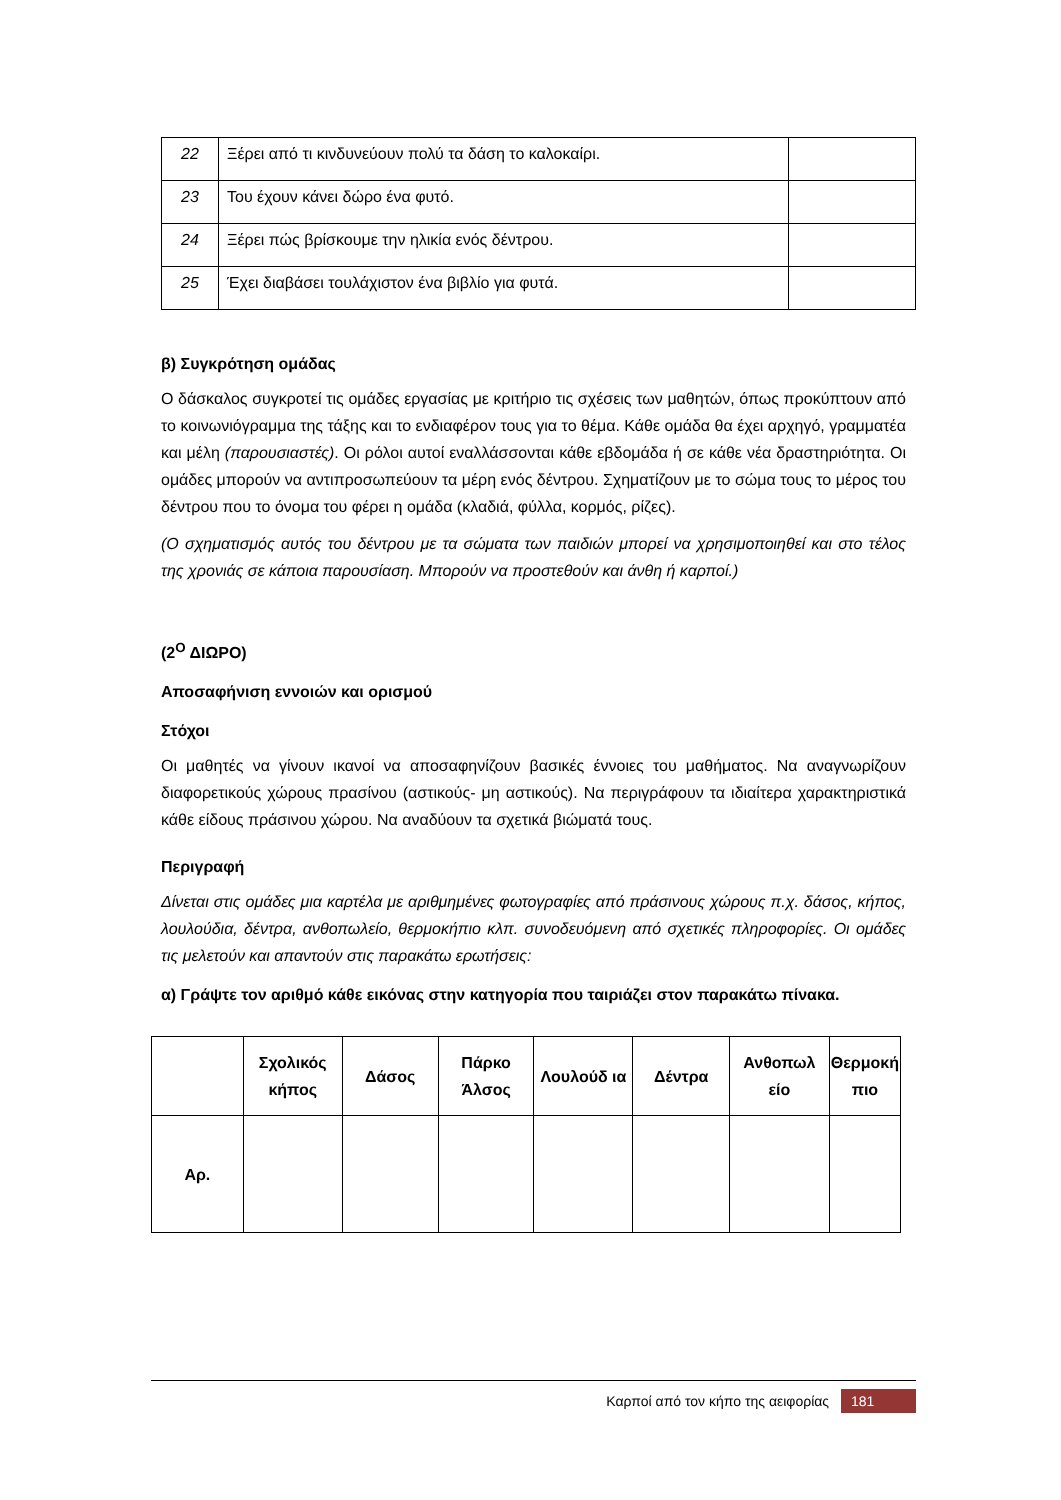| 22 | Ξέρει από τι κινδυνεύουν πολύ τα δάση το καλοκαίρι. | |
| 23 | Του έχουν κάνει δώρο ένα φυτό. | |
| 24 | Ξέρει πώς βρίσκουμε την ηλικία ενός δέντρου. | |
| 25 | Έχει διαβάσει τουλάχιστον ένα βιβλίο για φυτά. | |
β) Συγκρότηση ομάδας
Ο δάσκαλος συγκροτεί τις ομάδες εργασίας με κριτήριο τις σχέσεις των μαθητών, όπως προκύπτουν από το κοινωνιόγραμμα της τάξης και το ενδιαφέρον τους για το θέμα. Κάθε ομάδα θα έχει αρχηγό, γραμματέα και μέλη (παρουσιαστές). Οι ρόλοι αυτοί εναλλάσσονται κάθε εβδομάδα ή σε κάθε νέα δραστηριότητα. Οι ομάδες μπορούν να αντιπροσωπεύουν τα μέρη ενός δέντρου. Σχηματίζουν με το σώμα τους το μέρος του δέντρου που το όνομα του φέρει η ομάδα (κλαδιά, φύλλα, κορμός, ρίζες).
(Ο σχηματισμός αυτός του δέντρου με τα σώματα των παιδιών μπορεί να χρησιμοποιηθεί και στο τέλος της χρονιάς σε κάποια παρουσίαση. Μπορούν να προστεθούν και άνθη ή καρποί.)
(2<sup>Ο</sup> ΔΙΩΡΟ)
Αποσαφήνιση εννοιών και ορισμού
Στόχοι
Οι μαθητές να γίνουν ικανοί να αποσαφηνίζουν βασικές έννοιες του μαθήματος. Να αναγνωρίζουν διαφορετικούς χώρους πρασίνου (αστικούς- μη αστικούς). Να περιγράφουν τα ιδιαίτερα χαρακτηριστικά κάθε είδους πράσινου χώρου. Να αναδύουν τα σχετικά βιώματά τους.
Περιγραφή
Δίνεται στις ομάδες μια καρτέλα με αριθμημένες φωτογραφίες από πράσινους χώρους π.χ. δάσος, κήπος, λουλούδια, δέντρα, ανθοπωλείο, θερμοκήπιο κλπ. συνοδευόμενη από σχετικές πληροφορίες. Οι ομάδες τις μελετούν και απαντούν στις παρακάτω ερωτήσεις:
α) Γράψτε τον αριθμό κάθε εικόνας στην κατηγορία που ταιριάζει στον παρακάτω πίνακα.
| | Σχολικός κήπος | Δάσος | Πάρκο Άλσος | Λουλούδ ια | Δέντρα | Ανθοπωλ είο | Θερμοκή πιο |
| --- | --- | --- | --- | --- | --- | --- | --- |
| Αρ. | | | | | | | |
Καρποί από τον κήπο της αειφορίας 181